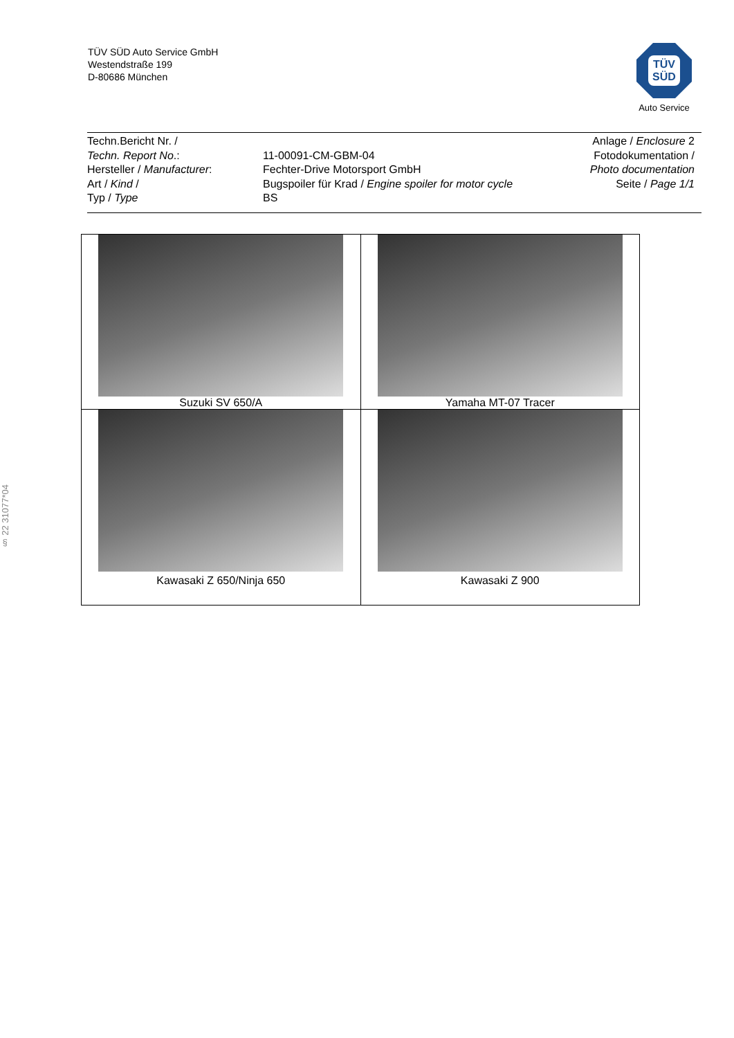TÜV SÜD Auto Service GmbH
Westendstraße 199
D-80686 München
TÜV
SÜD
Auto Service
Techn.Bericht Nr. /
Techn. Report No.:
Hersteller / Manufacturer:
Art / Kind /
Typ / Type
11-00091-CM-GBM-04
Fechter-Drive Motorsport GmbH
Bugspoiler für Krad / Engine spoiler for motor cycle
BS
Anlage / Enclosure 2
Fotodokumentation /
Photo documentation
Seite / Page 1/1
§ 22 31077*04
| Suzuki SV 650/A | Yamaha MT-07 Tracer |
| Kawasaki Z 650/Ninja 650 | Kawasaki Z 900 |